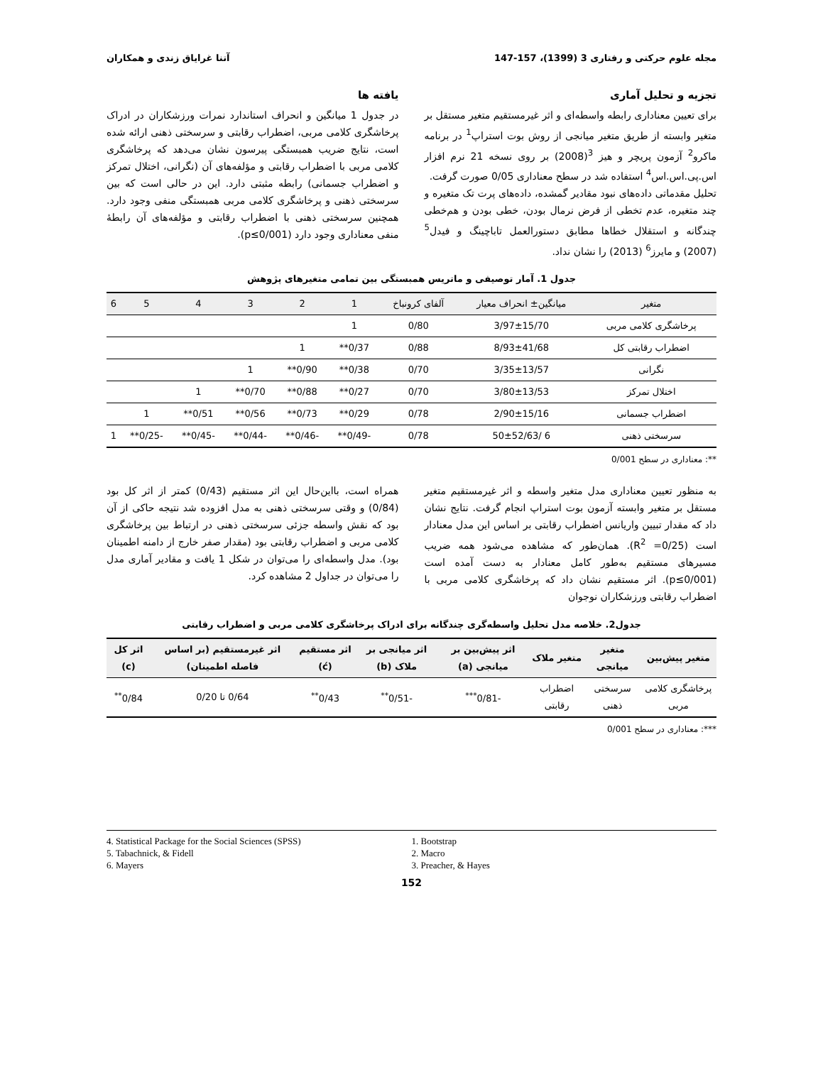مجله علوم حرکتی و رفتاری 3 (1399)، 157-147 آتنا غرایاق زندی و همکاران
تجزیه و تحلیل آماری
برای تعیین معناداری رابطه واسطه‌ای و اثر غیرمستقیم متغیر مستقل بر متغیر وابسته از طریق متغیر میانجی از روش بوت استراپ<sup>1</sup> در برنامه ماکرو<sup>2</sup> آزمون پریچر و هیز <sup>3</sup>(2008) بر روی نسخه 21 نرم افزار اس.پی.اس.اس<sup>4</sup> استفاده شد در سطح معناداری 0/05 صورت گرفت.
تحلیل مقدماتی داده‌های نبود مقادیر گمشده، داده‌های پرت تک متغیره و چند متغیره، عدم تخطی از فرض نرمال بودن، خطی بودن و هم‌خطی چندگانه و استقلال خطاها مطابق دستورالعمل تاباچینگ و فیدل<sup>5</sup> (2007) و مایرز<sup>6</sup> (2013) را نشان نداد.
یافته ها
در جدول 1 میانگین و انحراف استاندارد نمرات ورزشکاران در ادراک پرخاشگری کلامی مربی، اضطراب رقابتی و سرسختی ذهنی ارائه شده است، نتایج ضریب همبستگی پیرسون نشان می‌دهد که پرخاشگری کلامی مربی با اضطراب رقابتی و مؤلفه‌های آن (نگرانی، اختلال تمرکز و اضطراب جسمانی) رابطه مثبتی دارد. این در حالی است که بین سرسختی ذهنی و پرخاشگری کلامی مربی همبستگی منفی وجود دارد. همچنین سرسختی ذهنی با اضطراب رقابتی و مؤلفه‌های آن رابطهٔ منفی معناداری وجود دارد (p≤0/001).
جدول 1. آمار توصیفی و ماتریس همبستگی بین تمامی متغیرهای پژوهش
| متغیر | میانگین± انحراف معیار | آلفای کرونباخ | 1 | 2 | 3 | 4 | 5 | 6 |
| --- | --- | --- | --- | --- | --- | --- | --- | --- |
| پرخاشگری کلامی مربی | 3/97±15/70 | 0/80 | 1 | | | | | |
| اضطراب رقابتی کل | 8/93±41/68 | 0/88 | 0/37** | 1 | | | | |
| نگرانی | 3/35±13/57 | 0/70 | 0/38** | 0/90** | 1 | | | |
| اختلال تمرکز | 3/80±13/53 | 0/70 | 0/27** | 0/88** | 0/70** | 1 | | |
| اضطراب جسمانی | 2/90±15/16 | 0/78 | 0/29** | 0/73** | 0/56** | 0/51** | 1 | |
| سرسختی ذهنی | 6 /50±52/63 | 0/78 | -0/49** | -0/46** | -0/44** | -0/45** | -0/25** | 1 |
**: معناداری در سطح 0/001
به منظور تعیین معناداری مدل متغیر واسطه و اثر غیرمستقیم متغیر مستقل بر متغیر وابسته آزمون بوت استراپ انجام گرفت. نتایج نشان داد که مقدار تبیین واریانس اضطراب رقابتی بر اساس این مدل معنادار است (R<sup>2</sup> =0/25). همان‌طور که مشاهده می‌شود همه ضریب مسیرهای مستقیم به‌طور کامل معنادار به دست آمده است (p≤0/001). اثر مستقیم نشان داد که پرخاشگری کلامی مربی با اضطراب رقابتی ورزشکاران نوجوان
همراه است، بااین‌حال این اثر مستقیم (0/43) کمتر از اثر کل بود (0/84) و وقتی سرسختی ذهنی به مدل افزوده شد نتیجه حاکی از آن بود که نقش واسطه جزئی سرسختی ذهنی در ارتباط بین پرخاشگری کلامی مربی و اضطراب رقابتی بود (مقدار صفر خارج از دامنه اطمینان بود). مدل واسطه‌ای را می‌توان در شکل 1 یافت و مقادیر آماری مدل را می‌توان در جداول 2 مشاهده کرد.
جدول2. خلاصه مدل تحلیل واسطه‌گری چندگانه برای ادراک پرخاشگری کلامی مربی و اضطراب رقابتی
| متغیر پیش‌بین | متغیر میانجی | متغیر ملاک | اثر پیش‌بین بر میانجی (a) | اثر میانجی بر ملاک (b) | اثر مستقیم (ć) | اثر غیرمستقیم (بر اساس فاصله اطمینان) | اثر کل (c) |
| --- | --- | --- | --- | --- | --- | --- | --- |
| پرخاشگری کلامی مربی | سرسختی ذهنی | اضطراب رقابتی | -0/81<sup>***</sup> | -0/51<sup>**</sup> | 0/43<sup>**</sup> | 0/64 تا 0/20 | 0/84<sup>**</sup> |
***: معناداری در سطح 0/001
4. Statistical Package for the Social Sciences (SPSS)
5. Tabachnick, & Fidell
6. Mayers
1. Bootstrap
2. Macro
3. Preacher, & Hayes
152